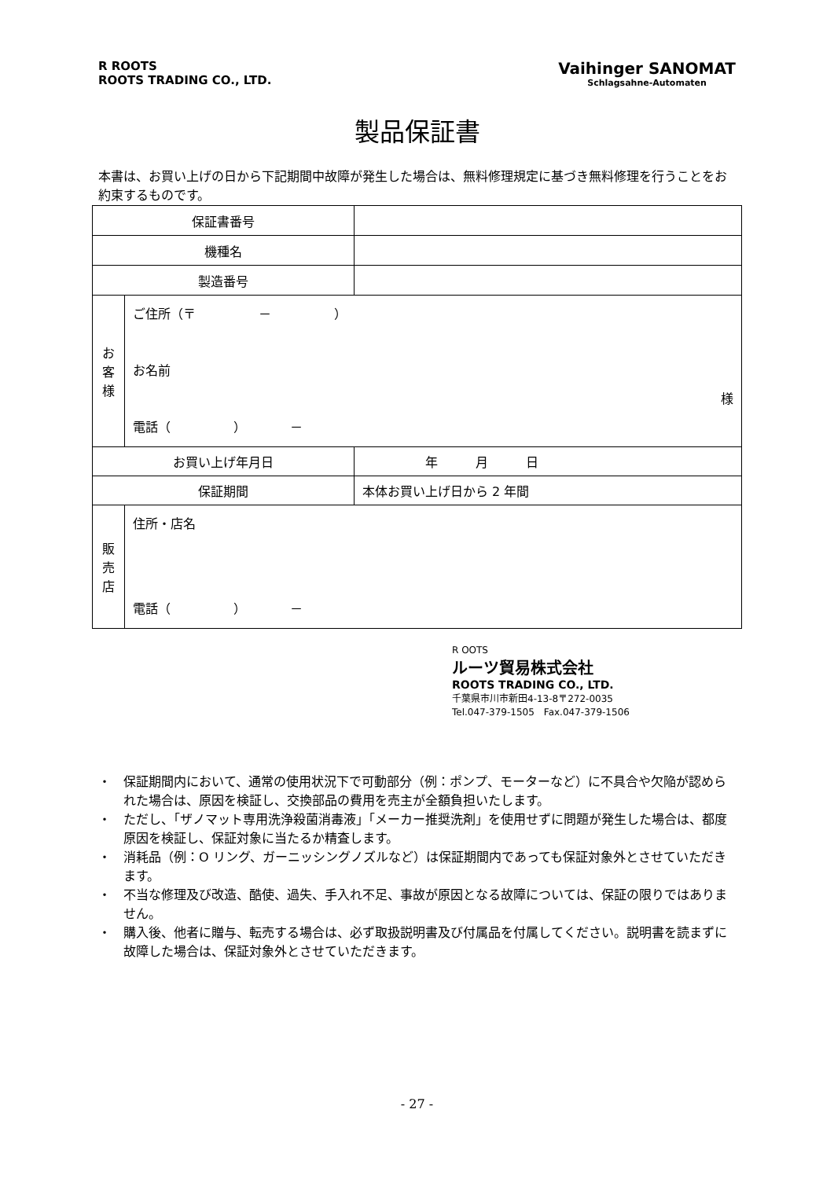R ROOTS
ROOTS TRADING CO., LTD.
Vaihinger SANOMAT
Schlagsahne-Automaten
製品保証書
本書は、お買い上げの日から下記期間中故障が発生した場合は、無料修理規定に基づき無料修理を行うことをお約束するものです。
| 保証書番号 | | |
| 機種名 | | |
| 製造番号 | | |
| お 客 様 | ご住所（〒 － ） お名前 様 電話（ ） － | |
| お買い上げ年月日 | | 年 月 日 |
| 保証期間 | | 本体お買い上げ日から 2 年間 |
| 販 売 店 | 住所・店名 電話（ ） － | |
R OOTS
ルーツ貿易株式会社
ROOTS TRADING CO., LTD.
千葉県市川市新田4-13-8〒272-0035
Tel.047-379-1505　Fax.047-379-1506
・ 保証期間内において、通常の使用状況下で可動部分（例：ポンプ、モーターなど）に不具合や欠陥が認められた場合は、原因を検証し、交換部品の費用を売主が全額負担いたします。
・ ただし、「ザノマット専用洗浄殺菌消毒液」「メーカー推奨洗剤」を使用せずに問題が発生した場合は、都度原因を検証し、保証対象に当たるか精査します。
・ 消耗品（例：O リング、ガーニッシングノズルなど）は保証期間内であっても保証対象外とさせていただきます。
・ 不当な修理及び改造、酷使、過失、手入れ不足、事故が原因となる故障については、保証の限りではありません。
・ 購入後、他者に贈与、転売する場合は、必ず取扱説明書及び付属品を付属してください。説明書を読まずに故障した場合は、保証対象外とさせていただきます。
- 27 -